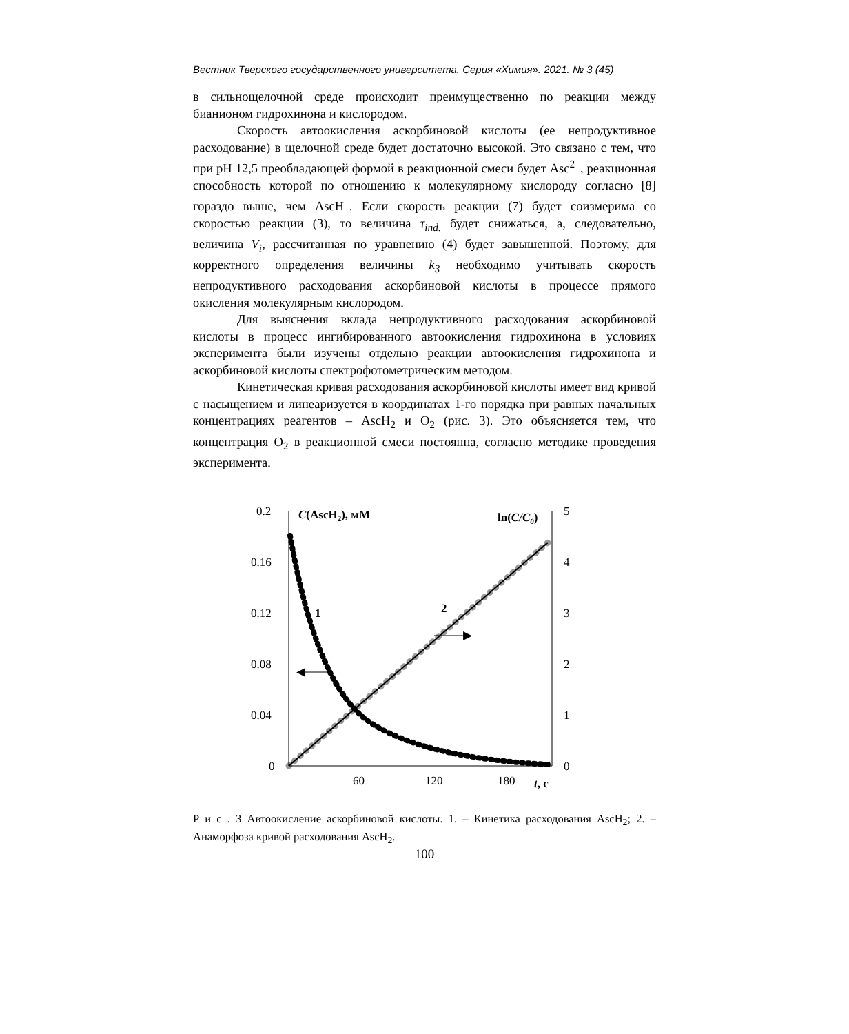Вестник Тверского государственного университета. Серия «Химия». 2021. № 3 (45)
в сильнощелочной среде происходит преимущественно по реакции между бианионом гидрохинона и кислородом.
Скорость автоокисления аскорбиновой кислоты (ее непродуктивное расходование) в щелочной среде будет достаточно высокой. Это связано с тем, что при pH 12,5 преобладающей формой в реакционной смеси будет Asc<sup>2–</sup>, реакционная способность которой по отношению к молекулярному кислороду согласно [8] гораздо выше, чем AscH<sup>–</sup>. Если скорость реакции (7) будет соизмерима со скоростью реакции (3), то величина τ<sub>ind.</sub> будет снижаться, а, следовательно, величина V<sub>i</sub>, рассчитанная по уравнению (4) будет завышенной. Поэтому, для корректного определения величины k<sub>3</sub> необходимо учитывать скорость непродуктивного расходования аскорбиновой кислоты в процессе прямого окисления молекулярным кислородом.
Для выяснения вклада непродуктивного расходования аскорбиновой кислоты в процесс ингибированного автоокисления гидрохинона в условиях эксперимента были изучены отдельно реакции автоокисления гидрохинона и аскорбиновой кислоты спектрофотометрическим методом.
Кинетическая кривая расходования аскорбиновой кислоты имеет вид кривой с насыщением и линеаризуется в координатах 1-го порядка при равных начальных концентрациях реагентов – AscH<sub>2</sub> и O<sub>2</sub> (рис. 3). Это объясняется тем, что концентрация O<sub>2</sub> в реакционной смеси постоянна, согласно методике проведения эксперимента.
0.2
0.16
0.12
0.08
0.04
0
5
4
3
2
1
0
60
120
180
t, c
C(AscH2), мМ
ln(C/C0)
1
2
◀
▶
Р и с . 3 Автоокисление аскорбиновой кислоты. 1. – Кинетика расходования AscH<sub>2</sub>; 2. – Анаморфоза кривой расходования AscH<sub>2</sub>.
100